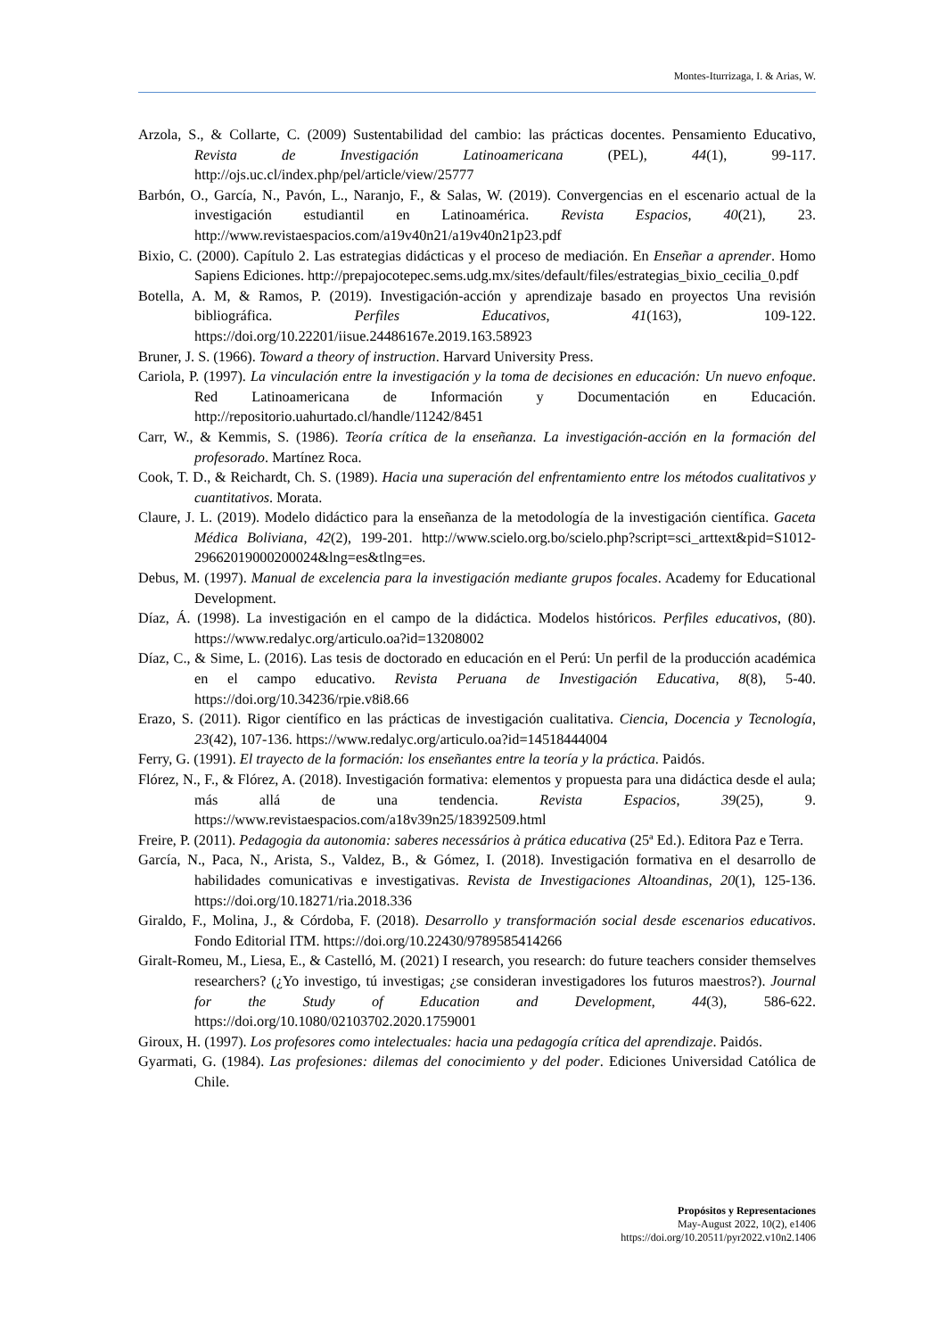Montes-Iturrizaga, I. & Arias, W.
Arzola, S., & Collarte, C. (2009) Sustentabilidad del cambio: las prácticas docentes. Pensamiento Educativo, Revista de Investigación Latinoamericana (PEL), 44(1), 99-117. http://ojs.uc.cl/index.php/pel/article/view/25777
Barbón, O., García, N., Pavón, L., Naranjo, F., & Salas, W. (2019). Convergencias en el escenario actual de la investigación estudiantil en Latinoamérica. Revista Espacios, 40(21), 23. http://www.revistaespacios.com/a19v40n21/a19v40n21p23.pdf
Bixio, C. (2000). Capítulo 2. Las estrategias didácticas y el proceso de mediación. En Enseñar a aprender. Homo Sapiens Ediciones. http://prepajocotepec.sems.udg.mx/sites/default/files/estrategias_bixio_cecilia_0.pdf
Botella, A. M, & Ramos, P. (2019). Investigación-acción y aprendizaje basado en proyectos Una revisión bibliográfica. Perfiles Educativos, 41(163), 109-122. https://doi.org/10.22201/iisue.24486167e.2019.163.58923
Bruner, J. S. (1966). Toward a theory of instruction. Harvard University Press.
Cariola, P. (1997). La vinculación entre la investigación y la toma de decisiones en educación: Un nuevo enfoque. Red Latinoamericana de Información y Documentación en Educación. http://repositorio.uahurtado.cl/handle/11242/8451
Carr, W., & Kemmis, S. (1986). Teoría crítica de la enseñanza. La investigación-acción en la formación del profesorado. Martínez Roca.
Cook, T. D., & Reichardt, Ch. S. (1989). Hacia una superación del enfrentamiento entre los métodos cualitativos y cuantitativos. Morata.
Claure, J. L. (2019). Modelo didáctico para la enseñanza de la metodología de la investigación científica. Gaceta Médica Boliviana, 42(2), 199-201. http://www.scielo.org.bo/scielo.php?script=sci_arttext&pid=S1012-29662019000200024&lng=es&tlng=es.
Debus, M. (1997). Manual de excelencia para la investigación mediante grupos focales. Academy for Educational Development.
Díaz, Á. (1998). La investigación en el campo de la didáctica. Modelos históricos. Perfiles educativos, (80). https://www.redalyc.org/articulo.oa?id=13208002
Díaz, C., & Sime, L. (2016). Las tesis de doctorado en educación en el Perú: Un perfil de la producción académica en el campo educativo. Revista Peruana de Investigación Educativa, 8(8), 5-40. https://doi.org/10.34236/rpie.v8i8.66
Erazo, S. (2011). Rigor científico en las prácticas de investigación cualitativa. Ciencia, Docencia y Tecnología, 23(42), 107-136. https://www.redalyc.org/articulo.oa?id=14518444004
Ferry, G. (1991). El trayecto de la formación: los enseñantes entre la teoría y la práctica. Paidós.
Flórez, N., F., & Flórez, A. (2018). Investigación formativa: elementos y propuesta para una didáctica desde el aula; más allá de una tendencia. Revista Espacios, 39(25), 9. https://www.revistaespacios.com/a18v39n25/18392509.html
Freire, P. (2011). Pedagogia da autonomia: saberes necessários à prática educativa (25ª Ed.). Editora Paz e Terra.
García, N., Paca, N., Arista, S., Valdez, B., & Gómez, I. (2018). Investigación formativa en el desarrollo de habilidades comunicativas e investigativas. Revista de Investigaciones Altoandinas, 20(1), 125-136. https://doi.org/10.18271/ria.2018.336
Giraldo, F., Molina, J., & Córdoba, F. (2018). Desarrollo y transformación social desde escenarios educativos. Fondo Editorial ITM. https://doi.org/10.22430/9789585414266
Giralt-Romeu, M., Liesa, E., & Castelló, M. (2021) I research, you research: do future teachers consider themselves researchers? (¿Yo investigo, tú investigas; ¿se consideran investigadores los futuros maestros?). Journal for the Study of Education and Development, 44(3), 586-622. https://doi.org/10.1080/02103702.2020.1759001
Giroux, H. (1997). Los profesores como intelectuales: hacia una pedagogía crítica del aprendizaje. Paidós.
Gyarmati, G. (1984). Las profesiones: dilemas del conocimiento y del poder. Ediciones Universidad Católica de Chile.
Propósitos y Representaciones
May-August 2022, 10(2), e1406
https://doi.org/10.20511/pyr2022.v10n2.1406